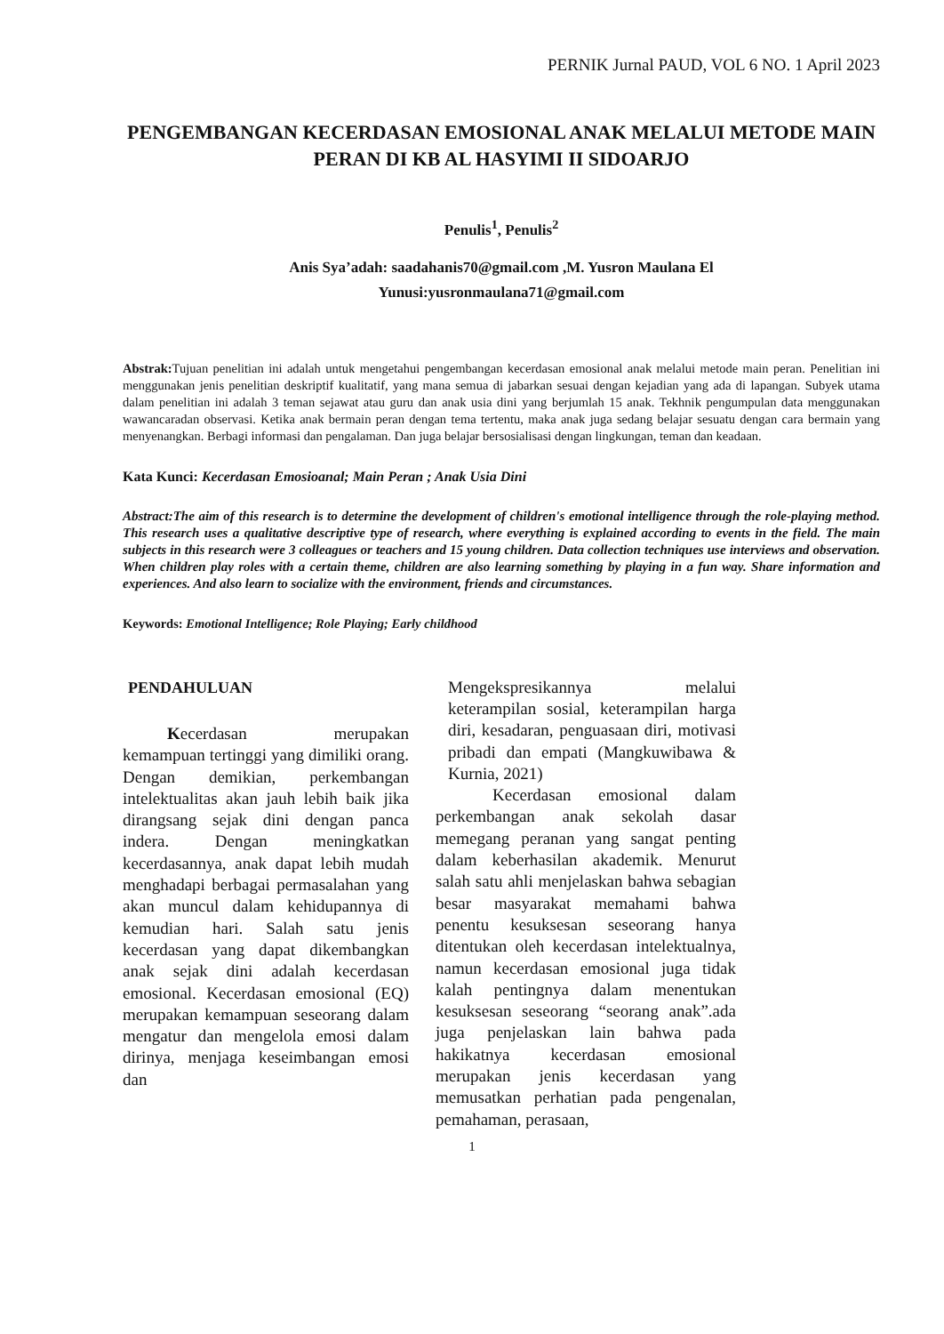PERNIK Jurnal PAUD, VOL 6 NO. 1 April 2023
PENGEMBANGAN KECERDASAN EMOSIONAL ANAK MELALUI METODE MAIN PERAN DI KB AL HASYIMI II SIDOARJO
Penulis<sup>1</sup>, Penulis<sup>2</sup>
Anis Sya’adah: saadahanis70@gmail.com ,M. Yusron Maulana El
Yunusi:yusronmaulana71@gmail.com
Abstrak: Tujuan penelitian ini adalah untuk mengetahui pengembangan kecerdasan emosional anak melalui metode main peran. Penelitian ini menggunakan jenis penelitian deskriptif kualitatif, yang mana semua di jabarkan sesuai dengan kejadian yang ada di lapangan. Subyek utama dalam penelitian ini adalah 3 teman sejawat atau guru dan anak usia dini yang berjumlah 15 anak. Tekhnik pengumpulan data menggunakan wawancaradan observasi. Ketika anak bermain peran dengan tema tertentu, maka anak juga sedang belajar sesuatu dengan cara bermain yang menyenangkan. Berbagi informasi dan pengalaman. Dan juga belajar bersosialisasi dengan lingkungan, teman dan keadaan.
Kata Kunci: Kecerdasan Emosioanal; Main Peran ; Anak Usia Dini
Abstract:The aim of this research is to determine the development of children's emotional intelligence through the role-playing method. This research uses a qualitative descriptive type of research, where everything is explained according to events in the field. The main subjects in this research were 3 colleagues or teachers and 15 young children. Data collection techniques use interviews and observation. When children play roles with a certain theme, children are also learning something by playing in a fun way. Share information and experiences. And also learn to socialize with the environment, friends and circumstances.
Keywords: Emotional Intelligence; Role Playing; Early childhood
PENDAHULUAN
Kecerdasan merupakan kemampuan tertinggi yang dimiliki orang. Dengan demikian, perkembangan intelektualitas akan jauh lebih baik jika dirangsang sejak dini dengan panca indera. Dengan meningkatkan kecerdasannya, anak dapat lebih mudah menghadapi berbagai permasalahan yang akan muncul dalam kehidupannya di kemudian hari. Salah satu jenis kecerdasan yang dapat dikembangkan anak sejak dini adalah kecerdasan emosional. Kecerdasan emosional (EQ) merupakan kemampuan seseorang dalam mengatur dan mengelola emosi dalam dirinya, menjaga keseimbangan emosi dan
Mengekspresikannya melalui keterampilan sosial, keterampilan harga diri, kesadaran, penguasaan diri, motivasi pribadi dan empati (Mangkuwibawa & Kurnia, 2021)
Kecerdasan emosional dalam perkembangan anak sekolah dasar memegang peranan yang sangat penting dalam keberhasilan akademik. Menurut salah satu ahli menjelaskan bahwa sebagian besar masyarakat memahami bahwa penentu kesuksesan seseorang hanya ditentukan oleh kecerdasan intelektualnya, namun kecerdasan emosional juga tidak kalah pentingnya dalam menentukan kesuksesan seseorang “seorang anak”.ada juga penjelaskan lain bahwa pada hakikatnya kecerdasan emosional merupakan jenis kecerdasan yang memusatkan perhatian pada pengenalan, pemahaman, perasaan,
1